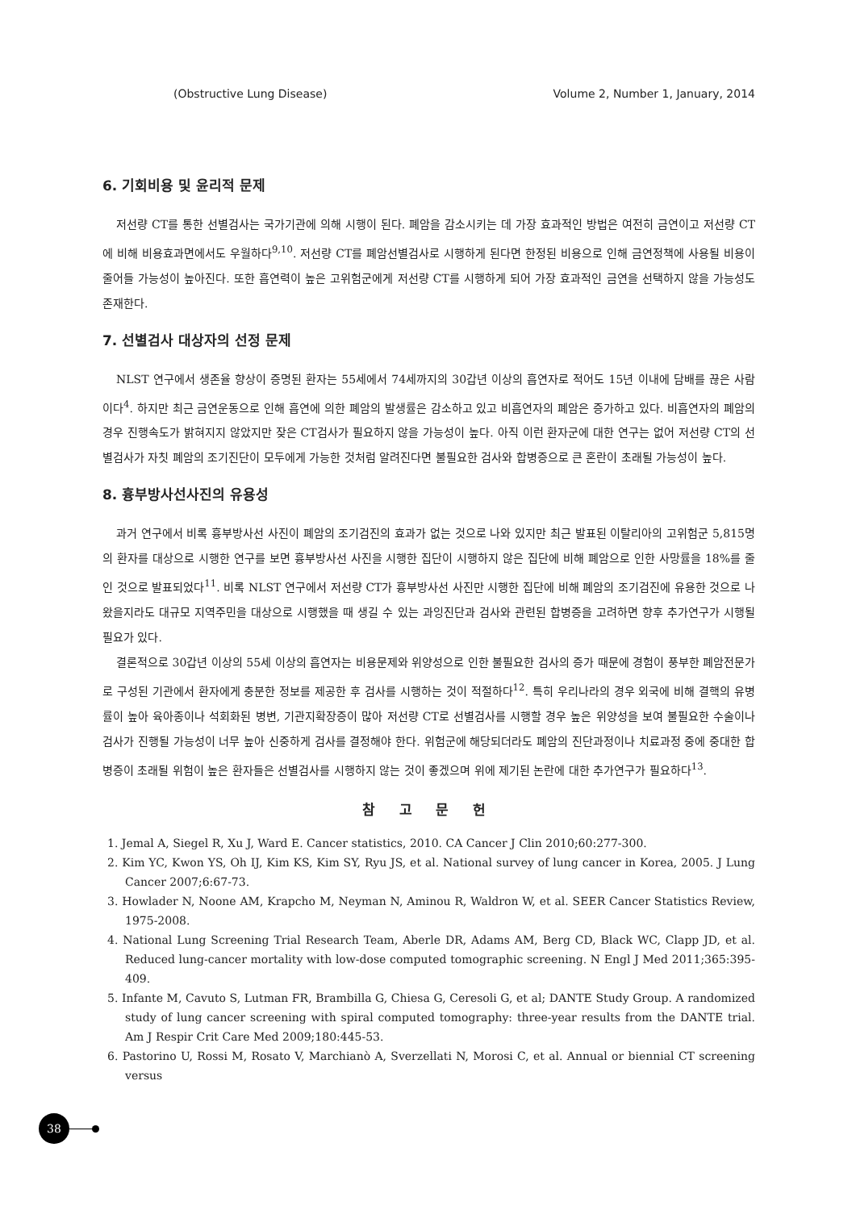(Obstructive Lung Disease) Volume 2, Number 1, January, 2014
6. 기회비용 및 윤리적 문제
저선량 CT를 통한 선별검사는 국가기관에 의해 시행이 된다. 폐암을 감소시키는 데 가장 효과적인 방법은 여전히 금연이고 저선량 CT에 비해 비용효과면에서도 우월하다<sup>9,10</sup>. 저선량 CT를 폐암선별검사로 시행하게 된다면 한정된 비용으로 인해 금연정책에 사용될 비용이 줄어들 가능성이 높아진다. 또한 흡연력이 높은 고위험군에게 저선량 CT를 시행하게 되어 가장 효과적인 금연을 선택하지 않을 가능성도 존재한다.
7. 선별검사 대상자의 선정 문제
NLST 연구에서 생존율 향상이 증명된 환자는 55세에서 74세까지의 30갑년 이상의 흡연자로 적어도 15년 이내에 담배를 끊은 사람이다<sup>4</sup>. 하지만 최근 금연운동으로 인해 흡연에 의한 폐암의 발생률은 감소하고 있고 비흡연자의 폐암은 증가하고 있다. 비흡연자의 폐암의 경우 진행속도가 밝혀지지 않았지만 잦은 CT검사가 필요하지 않을 가능성이 높다. 아직 이런 환자군에 대한 연구는 없어 저선량 CT의 선별검사가 자칫 폐암의 조기진단이 모두에게 가능한 것처럼 알려진다면 불필요한 검사와 합병증으로 큰 혼란이 초래될 가능성이 높다.
8. 흉부방사선사진의 유용성
과거 연구에서 비록 흉부방사선 사진이 폐암의 조기검진의 효과가 없는 것으로 나와 있지만 최근 발표된 이탈리아의 고위험군 5,815명의 환자를 대상으로 시행한 연구를 보면 흉부방사선 사진을 시행한 집단이 시행하지 않은 집단에 비해 폐암으로 인한 사망률을 18%를 줄인 것으로 발표되었다<sup>11</sup>. 비록 NLST 연구에서 저선량 CT가 흉부방사선 사진만 시행한 집단에 비해 폐암의 조기검진에 유용한 것으로 나왔을지라도 대규모 지역주민을 대상으로 시행했을 때 생길 수 있는 과잉진단과 검사와 관련된 합병증을 고려하면 향후 추가연구가 시행될 필요가 있다.
결론적으로 30갑년 이상의 55세 이상의 흡연자는 비용문제와 위양성으로 인한 불필요한 검사의 증가 때문에 경험이 풍부한 폐암전문가로 구성된 기관에서 환자에게 충분한 정보를 제공한 후 검사를 시행하는 것이 적절하다<sup>12</sup>. 특히 우리나라의 경우 외국에 비해 결핵의 유병률이 높아 육아종이나 석회화된 병변, 기관지확장증이 많아 저선량 CT로 선별검사를 시행할 경우 높은 위양성을 보여 불필요한 수술이나 검사가 진행될 가능성이 너무 높아 신중하게 검사를 결정해야 한다. 위험군에 해당되더라도 폐암의 진단과정이나 치료과정 중에 중대한 합병증이 초래될 위험이 높은 환자들은 선별검사를 시행하지 않는 것이 좋겠으며 위에 제기된 논란에 대한 추가연구가 필요하다<sup>13</sup>.
참 고 문 헌
1. Jemal A, Siegel R, Xu J, Ward E. Cancer statistics, 2010. CA Cancer J Clin 2010;60:277-300.
2. Kim YC, Kwon YS, Oh IJ, Kim KS, Kim SY, Ryu JS, et al. National survey of lung cancer in Korea, 2005. J Lung Cancer 2007;6:67-73.
3. Howlader N, Noone AM, Krapcho M, Neyman N, Aminou R, Waldron W, et al. SEER Cancer Statistics Review, 1975-2008.
4. National Lung Screening Trial Research Team, Aberle DR, Adams AM, Berg CD, Black WC, Clapp JD, et al. Reduced lung-cancer mortality with low-dose computed tomographic screening. N Engl J Med 2011;365:395-409.
5. Infante M, Cavuto S, Lutman FR, Brambilla G, Chiesa G, Ceresoli G, et al; DANTE Study Group. A randomized study of lung cancer screening with spiral computed tomography: three-year results from the DANTE trial. Am J Respir Crit Care Med 2009;180:445-53.
6. Pastorino U, Rossi M, Rosato V, Marchianò A, Sverzellati N, Morosi C, et al. Annual or biennial CT screening versus
38